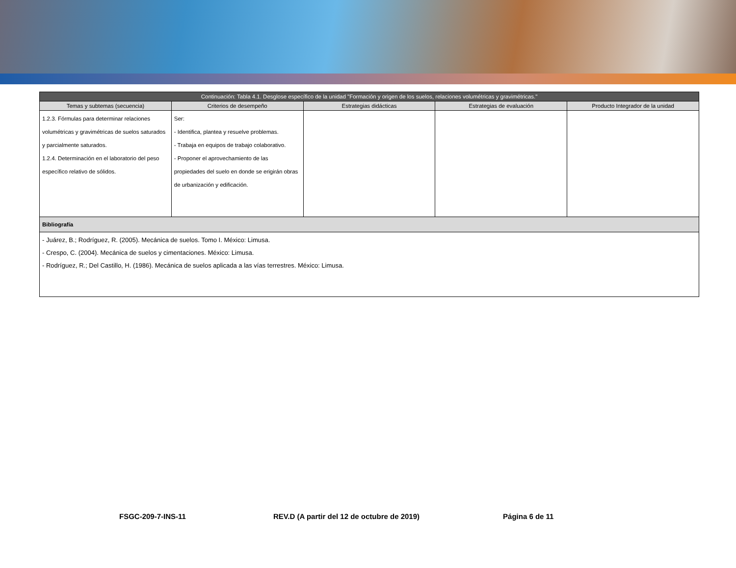| Continuación: Tabla 4.1. Desglose específico de la unidad "Formación y origen de los suelos, relaciones volumétricas y gravimétricas." | | | | |
| --- | --- | --- | --- | --- |
| Temas y subtemas (secuencia) | Criterios de desempeño | Estrategias didácticas | Estrategias de evaluación | Producto Integrador de la unidad |
| 1.2.3. Fórmulas para determinar relaciones volumétricas y gravimétricas de suelos saturados y parcialmente saturados. 1.2.4. Determinación en el laboratorio del peso específico relativo de sólidos. | Ser: - Identifica, plantea y resuelve problemas. - Trabaja en equipos de trabajo colaborativo. - Proponer el aprovechamiento de las propiedades del suelo en donde se erigirán obras de urbanización y edificación. | | | |
| Bibliografía | | | | |
| - Juárez, B.; Rodríguez, R. (2005). Mecánica de suelos. Tomo I. México: Limusa. - Crespo, C. (2004). Mecánica de suelos y cimentaciones. México: Limusa. - Rodríguez, R.; Del Castillo, H. (1986). Mecánica de suelos aplicada a las vías terrestres. México: Limusa. | | | | |
FSGC-209-7-INS-11 REV.D (A partir del 12 de octubre de 2019) Página 6 de 11